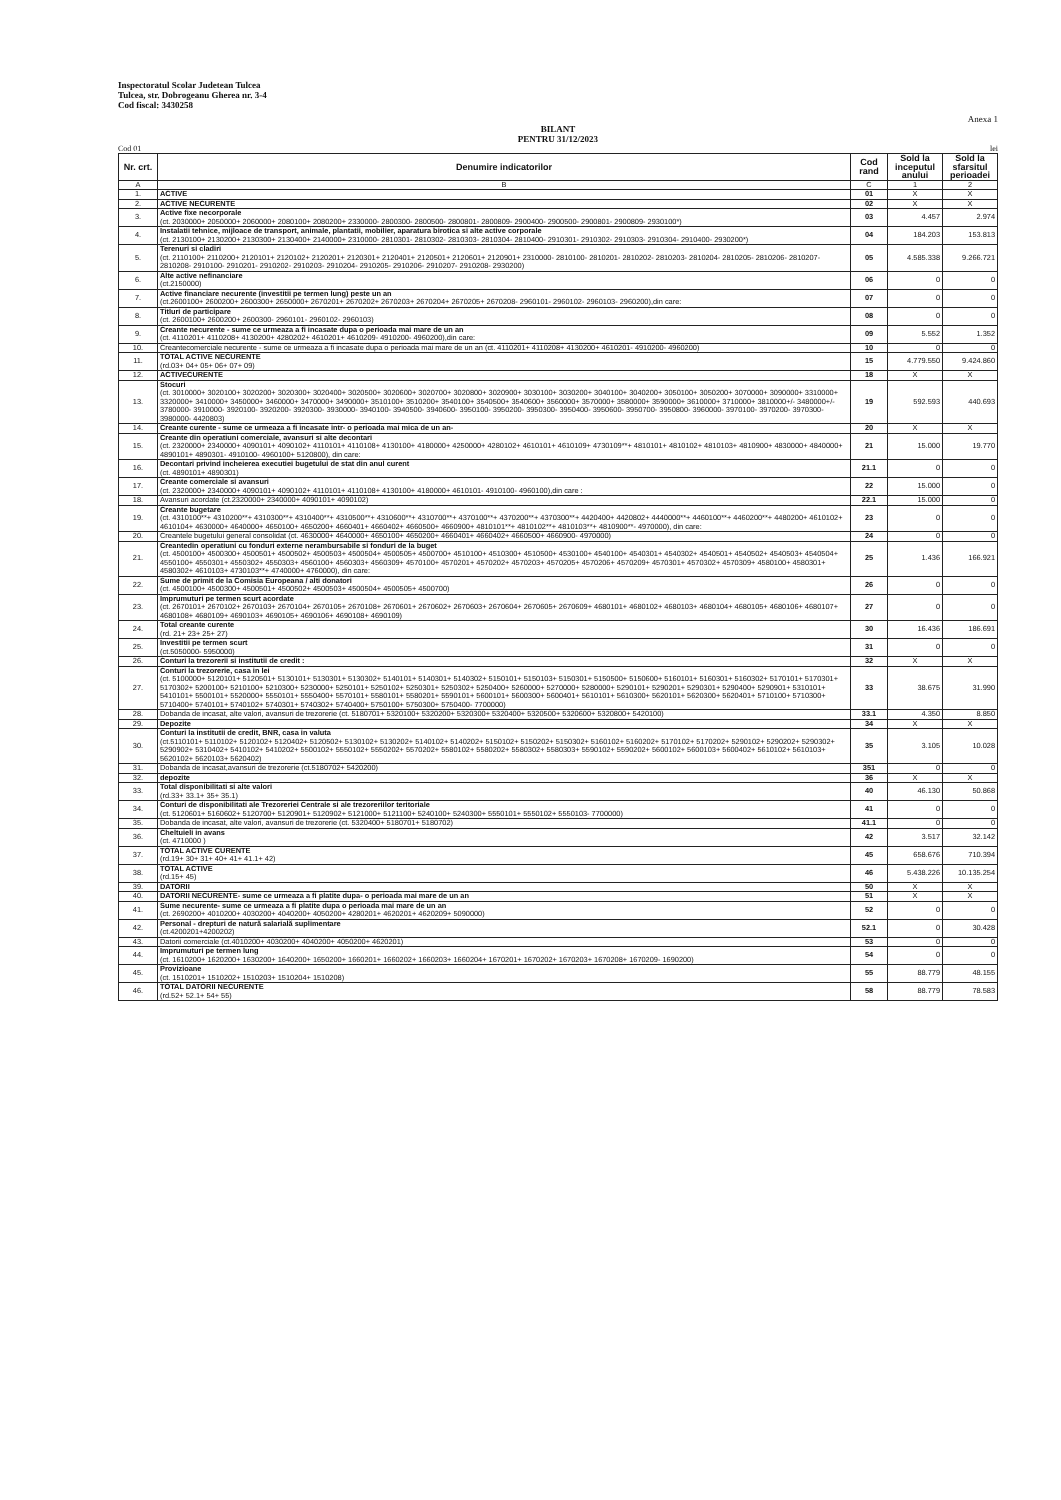Inspectoratul Scolar Judetean Tulcea
Tulcea, str. Dobrogeanu Gherea nr. 3-4
Cod fiscal: 3430258
Anexa 1
BILANT
PENTRU 31/12/2023
Cod 01 lei
| Nr. crt. | Denumire indicatorilor | Cod rand | Sold la inceputul anului | Sold la sfarsitul perioadei |
| --- | --- | --- | --- | --- |
| A | B | C | 1 | 2 |
| 1. | ACTIVE | 01 | X | X |
| 2. | ACTIVE NECURENTE | 02 | X | X |
| 3. | Active fixe necorporale (ct. 2030000+ 2050000+ 2060000+ 2080100+ 2080200+ 2330000- 2800300- 2800500- 2800801- 2800809- 2900400- 2900500- 2900801- 2900809- 2930100*) | 03 | 4.457 | 2.974 |
| 4. | Instalatii tehnice, mijloace de transport, animale, plantatii, mobilier, aparatura birotica si alte active corporale (ct. 2130100+ 2130200+ 2130300+ 2130400+ 2140000+ 2310000- 2810301- 2810302- 2810303- 2810304- 2810400- 2910301- 2910302- 2910303- 2910304- 2910400- 2930200*) | 04 | 184.203 | 153.813 |
| 5. | Terenuri si cladiri (ct. 2110100+ 2110200+ 2120101+ 2120102+ 2120201+ 2120301+ 2120401+ 2120501+ 2120601+ 2120901+ 2310000- 2810100- 2810201- 2810202- 2810203- 2810204- 2810205- 2810206- 2810207- 2810208- 2910100- 2910201- 2910202- 2910203- 2910204- 2910205- 2910206- 2910207- 2910208- 2930200) | 05 | 4.585.338 | 9.266.721 |
| 6. | Alte active nefinanciare (ct.2150000) | 06 | 0 | 0 |
| 7. | Active financiare necurente (investitii pe termen lung) peste un an (ct.2600100+ 2600200+ 2600300+ 2650000+ 2670201+ 2670202+ 2670203+ 2670204+ 2670205+ 2670208- 2960101- 2960102- 2960103- 2960200),din care: | 07 | 0 | 0 |
| 8. | Titluri de participare (ct. 2600100+ 2600200+ 2600300- 2960101- 2960102- 2960103) | 08 | 0 | 0 |
| 9. | Creante necurente - sume ce urmeaza a fi incasate dupa o perioada mai mare de un an (ct. 4110201+ 4110208+ 4130200+ 4280202+ 4610201+ 4610209- 4910200- 4960200),din care: | 09 | 5.552 | 1.352 |
| 10. | Creantecomerciale necurente - sume ce urmeaza a fi incasate dupa o perioada mai mare de un an (ct. 4110201+ 4110208+ 4130200+ 4610201- 4910200- 4960200) | 10 | 0 | 0 |
| 11. | TOTAL ACTIVE NECURENTE (rd.03+ 04+ 05+ 06+ 07+ 09) | 15 | 4.779.550 | 9.424.860 |
| 12. | ACTIVECURENTE | 18 | X | X |
| 13. | Stocuri (ct. 3010000+ 3020100+ 3020200+ 3020300+ 3020400+ 3020500+ 3020600+ 3020700+ 3020800+ 3020900+ 3030100+ 3030200+ 3040100+ 3040200+ 3050100+ 3050200+ 3070000+ 3090000+ 3310000+ 3320000+ 3410000+ 3450000+ 3460000+ 3470000+ 3490000+ 3510100+ 3510200+ 3540100+ 3540500+ 3540600+ 3560000+ 3570000+ 3580000+ 3590000+ 3610000+ 3710000+ 3810000+/- 3480000+/- 3780000- 3910000- 3920100- 3920200- 3920300- 3930000- 3940100- 3940500- 3940600- 3950100- 3950200- 3950300- 3950400- 3950600- 3950700- 3950800- 3960000- 3970100- 3970200- 3970300- 3980000- 4420803) | 19 | 592.593 | 440.693 |
| 14. | Creante curente - sume ce urmeaza a fi incasate intr- o perioada mai mica de un an- | 20 | X | X |
| 15. | Creante din operatiuni comerciale, avansuri si alte decontari (ct. 2320000+ 2340000+ 4090101+ 4090102+ 4110101+ 4110108+ 4130100+ 4180000+ 4250000+ 4280102+ 4610101+ 4610109+ 4730109**+ 4810101+ 4810102+ 4810103+ 4810900+ 4830000+ 4840000+ 4890101+ 4890301- 4910100- 4960100+ 5120800), din care: | 21 | 15.000 | 19.770 |
| 16. | Decontari privind incheierea executiei bugetului de stat din anul curent (ct. 4890101+ 4890301) | 21.1 | 0 | 0 |
| 17. | Creante comerciale si avansuri (ct. 2320000+ 2340000+ 4090101+ 4090102+ 4110101+ 4110108+ 4130100+ 4180000+ 4610101- 4910100- 4960100),din care : | 22 | 15.000 | 0 |
| 18. | Avansuri acordate (ct.2320000+ 2340000+ 4090101+ 4090102) | 22.1 | 15.000 | 0 |
| 19. | Creante bugetare (ct. 4310100**+ 4310200**+ 4310300**+ 4310400**+ 4310500**+ 4310600**+ 4310700**+ 4370100**+ 4370200**+ 4370300**+ 4420400+ 4420802+ 4440000**+ 4460100**+ 4460200**+ 4480200+ 4610102+ 4610104+ 4630000+ 4640000+ 4650100+ 4650200+ 4660401+ 4660402+ 4660500+ 4660900+ 4810101**+ 4810102**+ 4810103**+ 4810900**- 4970000), din care: | 23 | 0 | 0 |
| 20. | Creantele bugetului general consolidat (ct. 4630000+ 4640000+ 4650100+ 4650200+ 4660401+ 4660402+ 4660500+ 4660900- 4970000) | 24 | 0 | 0 |
| 21. | Creantedin operatiuni cu fonduri externe nerambursabile si fonduri de la buget (ct. 4500100+ 4500300+ 4500501+ 4500502+ 4500503+ 4500504+ 4500505+ 4500700+ 4510100+ 4510300+ 4510500+ 4530100+ 4540100+ 4540301+ 4540302+ 4540501+ 4540502+ 4540503+ 4540504+ 4550100+ 4550301+ 4550302+ 4550303+ 4560100+ 4560303+ 4560309+ 4570100+ 4570201+ 4570202+ 4570203+ 4570205+ 4570206+ 4570209+ 4570301+ 4570302+ 4570309+ 4580100+ 4580301+ 4580302+ 4610103+ 4730103**+ 4740000+ 4760000), din care: | 25 | 1.436 | 166.921 |
| 22. | Sume de primit de la Comisia Europeana / alti donatori (ct. 4500100+ 4500300+ 4500501+ 4500502+ 4500503+ 4500504+ 4500505+ 4500700) | 26 | 0 | 0 |
| 23. | Imprumuturi pe termen scurt acordate (ct. 2670101+ 2670102+ 2670103+ 2670104+ 2670105+ 2670108+ 2670601+ 2670602+ 2670603+ 2670604+ 2670605+ 2670609+ 4680101+ 4680102+ 4680103+ 4680104+ 4680105+ 4680106+ 4680107+ 4680108+ 4680109+ 4690103+ 4690105+ 4690106+ 4690108+ 4690109) | 27 | 0 | 0 |
| 24. | Total creante curente (rd. 21+ 23+ 25+ 27) | 30 | 16.436 | 186.691 |
| 25. | Investitii pe termen scurt (ct.5050000- 5950000) | 31 | 0 | 0 |
| 26. | Conturi la trezorerii si institutii de credit : | 32 | X | X |
| 27. | Conturi la trezorerie, casa in lei (ct. 5100000+ 5120101+ 5120501+ 5130101+ 5130301+ 5130302+ 5140101+ 5140301+ 5140302+ 5150101+ 5150103+ 5150301+ 5150500+ 5150600+ 5160101+ 5160301+ 5160302+ 5170101+ 5170301+ 5170302+ 5200100+ 5210100+ 5210300+ 5230000+ 5250101+ 5250102+ 5250301+ 5250302+ 5250400+ 5260000+ 5270000+ 5280000+ 5290101+ 5290201+ 5290301+ 5290400+ 5290901+ 5310101+ 5410101+ 5500101+ 5520000+ 5550101+ 5550400+ 5570101+ 5580101+ 5580201+ 5590101+ 5600101+ 5600300+ 5600401+ 5610101+ 5610300+ 5620101+ 5620300+ 5620401+ 5710100+ 5710300+ 5710400+ 5740101+ 5740102+ 5740301+ 5740302+ 5740400+ 5750100+ 5750300+ 5750400- 7700000) | 33 | 38.675 | 31.990 |
| 28. | Dobanda de incasat, alte valori, avansuri de trezorerie (ct. 5180701+ 5320100+ 5320200+ 5320300+ 5320400+ 5320500+ 5320600+ 5320800+ 5420100) | 33.1 | 4.350 | 8.850 |
| 29. | Depozite | 34 | X | X |
| 30. | Conturi la institutii de credit, BNR, casa in valuta (ct.5110101+ 5110102+ 5120102+ 5120402+ 5120502+ 5130102+ 5130202+ 5140102+ 5140202+ 5150102+ 5150202+ 5150302+ 5160102+ 5160202+ 5170102+ 5170202+ 5290102+ 5290202+ 5290302+ 5290902+ 5310402+ 5410102+ 5410202+ 5500102+ 5550102+ 5550202+ 5570202+ 5580102+ 5580202+ 5580302+ 5580303+ 5590102+ 5590202+ 5600102+ 5600103+ 5600402+ 5610102+ 5610103+ 5620102+ 5620103+ 5620402) | 35 | 3.105 | 10.028 |
| 31. | Dobanda de incasat,avansuri de trezorerie (ct.5180702+ 5420200) | 351 | 0 | 0 |
| 32. | depozite | 36 | X | X |
| 33. | Total disponibilitati si alte valori (rd.33+ 33.1+ 35+ 35.1) | 40 | 46.130 | 50.868 |
| 34. | Conturi de disponibilitati ale Trezoreriei Centrale si ale trezoreriilor teritoriale (ct. 5120601+ 5160602+ 5120700+ 5120901+ 5120902+ 5121000+ 5121100+ 5240100+ 5240300+ 5550101+ 5550102+ 5550103- 7700000) | 41 | 0 | 0 |
| 35. | Dobanda de incasat, alte valori, avansuri de trezorerie (ct. 5320400+ 5180701+ 5180702) | 41.1 | 0 | 0 |
| 36. | Cheltuieli in avans (ct. 4710000 ) | 42 | 3.517 | 32.142 |
| 37. | TOTAL ACTIVE CURENTE (rd.19+ 30+ 31+ 40+ 41+ 41.1+ 42) | 45 | 658.676 | 710.394 |
| 38. | TOTAL ACTIVE (rd.15+ 45) | 46 | 5.438.226 | 10.135.254 |
| 39. | DATORII | 50 | X | X |
| 40. | DATORII NECURENTE- sume ce urmeaza a fi platite dupa- o perioada mai mare de un an | 51 | X | X |
| 41. | Sume necurente- sume ce urmeaza a fi platite dupa o perioada mai mare de un an (ct. 2690200+ 4010200+ 4030200+ 4040200+ 4050200+ 4280201+ 4620201+ 4620209+ 5090000) | 52 | 0 | 0 |
| 42. | Personal - drepturi de natură salarială suplimentare (ct.4200201+4200202) | 52.1 | 0 | 30.428 |
| 43. | Datorii comerciale (ct.4010200+ 4030200+ 4040200+ 4050200+ 4620201) | 53 | 0 | 0 |
| 44. | Imprumuturi pe termen lung (ct. 1610200+ 1620200+ 1630200+ 1640200+ 1650200+ 1660201+ 1660202+ 1660203+ 1660204+ 1670201+ 1670202+ 1670203+ 1670208+ 1670209- 1690200) | 54 | 0 | 0 |
| 45. | Provizioane (ct. 1510201+ 1510202+ 1510203+ 1510204+ 1510208) | 55 | 88.779 | 48.155 |
| 46. | TOTAL DATORII NECURENTE (rd.52+ 52.1+ 54+ 55) | 58 | 88.779 | 78.583 |